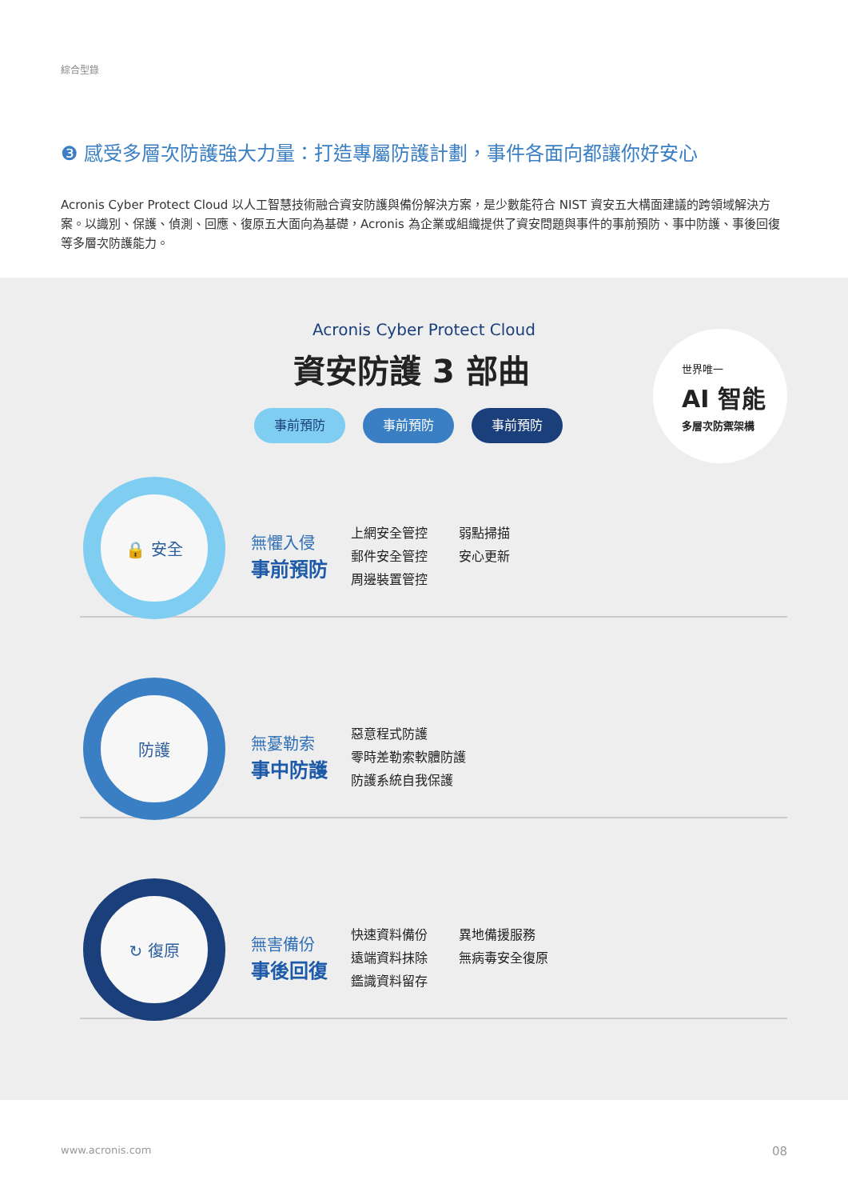綜合型錄
❸ 感受多層次防護強大力量：打造專屬防護計劃，事件各面向都讓你好安心
Acronis Cyber Protect Cloud 以人工智慧技術融合資安防護與備份解決方案，是少數能符合 NIST 資安五大構面建議的跨領域解決方案。以識別、保護、偵測、回應、復原五大面向為基礎，Acronis 為企業或組織提供了資安問題與事件的事前預防、事中防護、事後回復等多層次防護能力。
Acronis Cyber Protect Cloud
資安防護 3 部曲
事前預防 事前預防 事前預防
世界唯一
AI 智能
多層次防禦架構
🔒 安全
無懼入侵
事前預防
上網安全管控 弱點掃描 郵件安全管控 安心更新 周邊裝置管控
防護
無憂勒索
事中防護
惡意程式防護
零時差勒索軟體防護
防護系統自我保護
↻ 復原
無害備份
事後回復
快速資料備份 異地備援服務 遠端資料抹除 無病毒安全復原 鑑識資料留存
www.acronis.com 08